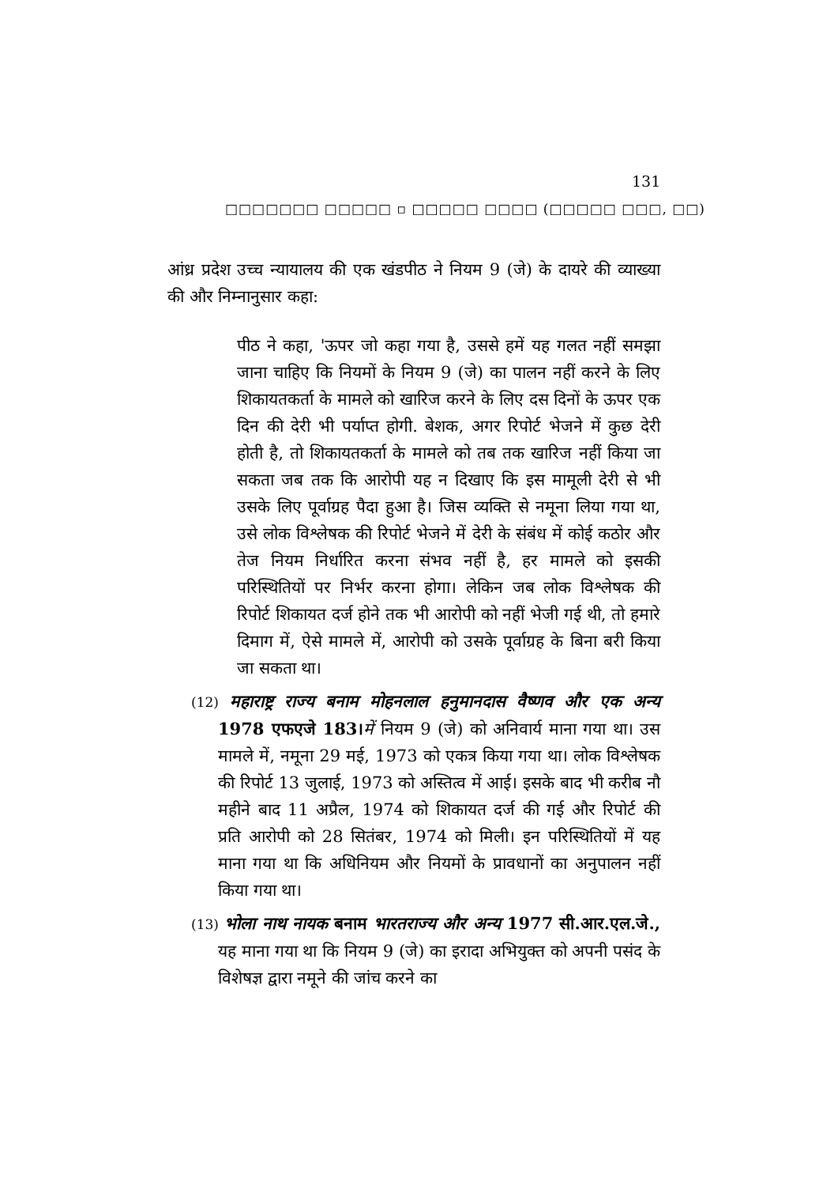131
□□□□□□□ □□□□□ ▫ □□□□□ □□□□ (□□□□□ □□□, □□)
आंध्र प्रदेश उच्च न्यायालय की एक खंडपीठ ने नियम 9 (जे) के दायरे की व्याख्या की और निम्नानुसार कहा:
पीठ ने कहा, 'ऊपर जो कहा गया है, उससे हमें यह गलत नहीं समझा जाना चाहिए कि नियमों के नियम 9 (जे) का पालन नहीं करने के लिए शिकायतकर्ता के मामले को खारिज करने के लिए दस दिनों के ऊपर एक दिन की देरी भी पर्याप्त होगी. बेशक, अगर रिपोर्ट भेजने में कुछ देरी होती है, तो शिकायतकर्ता के मामले को तब तक खारिज नहीं किया जा सकता जब तक कि आरोपी यह न दिखाए कि इस मामूली देरी से भी उसके लिए पूर्वाग्रह पैदा हुआ है। जिस व्यक्ति से नमूना लिया गया था, उसे लोक विश्लेषक की रिपोर्ट भेजने में देरी के संबंध में कोई कठोर और तेज नियम निर्धारित करना संभव नहीं है, हर मामले को इसकी परिस्थितियों पर निर्भर करना होगा। लेकिन जब लोक विश्लेषक की रिपोर्ट शिकायत दर्ज होने तक भी आरोपी को नहीं भेजी गई थी, तो हमारे दिमाग में, ऐसे मामले में, आरोपी को उसके पूर्वाग्रह के बिना बरी किया जा सकता था।
(12) महाराष्ट्र राज्य बनाम मोहनलाल हनुमानदास वैष्णव और एक अन्य 1978 एफएजे 183।में नियम 9 (जे) को अनिवार्य माना गया था। उस मामले में, नमूना 29 मई, 1973 को एकत्र किया गया था। लोक विश्लेषक की रिपोर्ट 13 जुलाई, 1973 को अस्तित्व में आई। इसके बाद भी करीब नौ महीने बाद 11 अप्रैल, 1974 को शिकायत दर्ज की गई और रिपोर्ट की प्रति आरोपी को 28 सितंबर, 1974 को मिली। इन परिस्थितियों में यह माना गया था कि अधिनियम और नियमों के प्रावधानों का अनुपालन नहीं किया गया था।
(13) भोला नाथ नायक बनाम भारतराज्य और अन्य 1977 सी.आर.एल.जे., यह माना गया था कि नियम 9 (जे) का इरादा अभियुक्त को अपनी पसंद के विशेषज्ञ द्वारा नमूने की जांच करने का